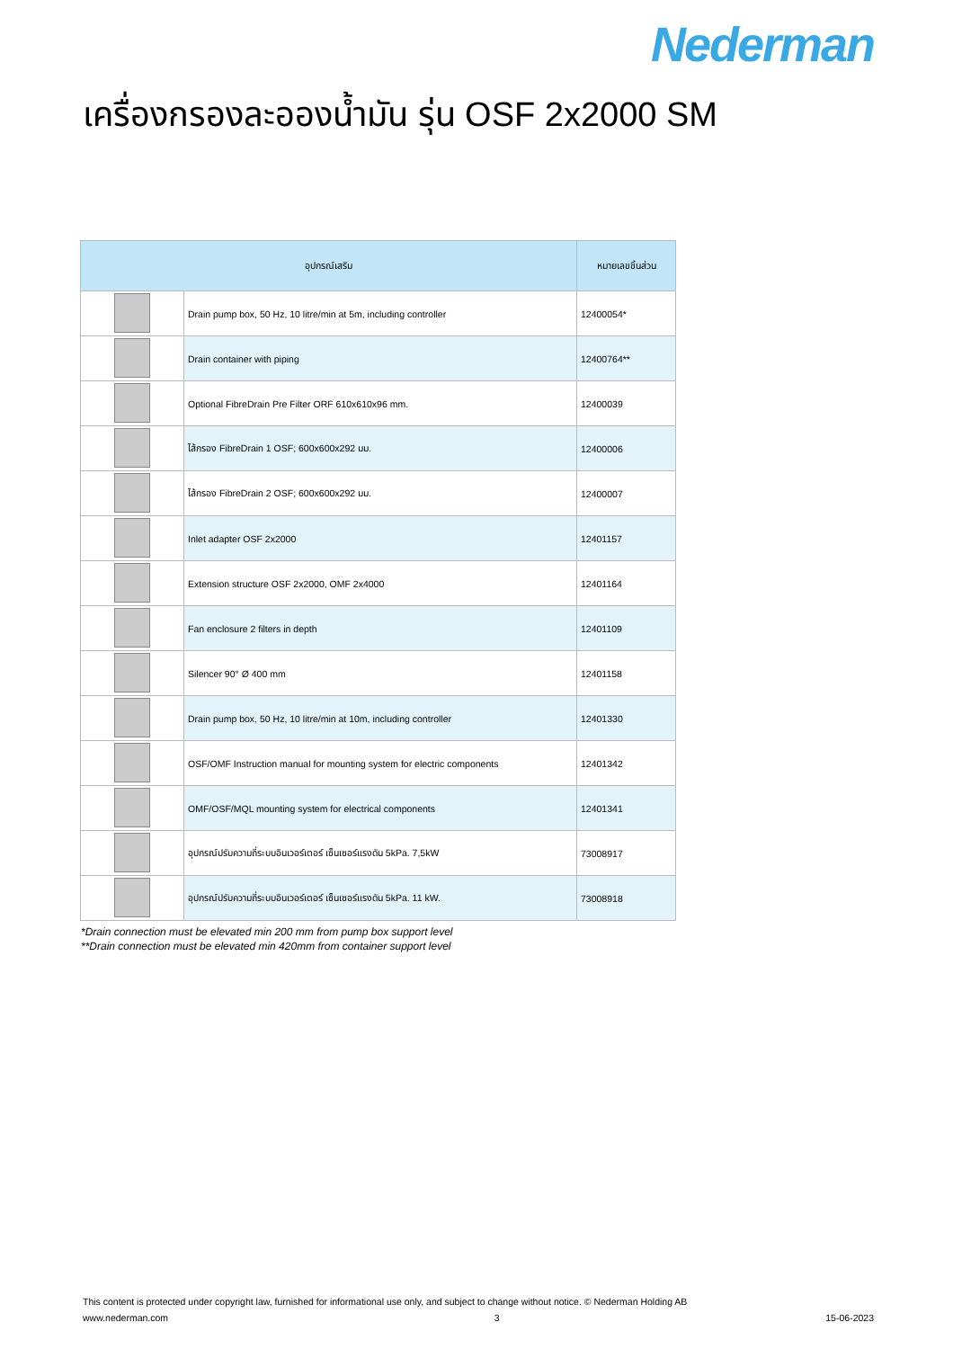Nederman
เครื่องกรองละอองน้ำมัน รุ่น OSF 2x2000 SM
| อุปกรณ์เสริม | | หมายเลขชิ้นส่วน |
| --- | --- | --- |
| | Drain pump box, 50 Hz, 10 litre/min at 5m, including controller | 12400054* |
| | Drain container with piping | 12400764** |
| | Optional FibreDrain Pre Filter ORF 610x610x96 mm. | 12400039 |
| | ไส้กรอง FibreDrain 1 OSF; 600x600x292 มม. | 12400006 |
| | ไส้กรอง FibreDrain 2 OSF; 600x600x292 มม. | 12400007 |
| | Inlet adapter OSF 2x2000 | 12401157 |
| | Extension structure OSF 2x2000, OMF 2x4000 | 12401164 |
| | Fan enclosure 2 filters in depth | 12401109 |
| | Silencer 90° Ø 400 mm | 12401158 |
| | Drain pump box, 50 Hz, 10 litre/min at 10m, including controller | 12401330 |
| | OSF/OMF Instruction manual for mounting system for electric components | 12401342 |
| | OMF/OSF/MQL mounting system for electrical components | 12401341 |
| | อุปกรณ์ปรับความถี่ระบบอินเวอร์เตอร์ เซ็นเซอร์แรงดัน 5kPa. 7,5kW | 73008917 |
| | อุปกรณ์ปรับความถี่ระบบอินเวอร์เตอร์ เซ็นเซอร์แรงดัน 5kPa. 11 kW. | 73008918 |
*Drain connection must be elevated min 200 mm from pump box support level
**Drain connection must be elevated min 420mm from container support level
This content is protected under copyright law, furnished for informational use only, and subject to change without notice. © Nederman Holding AB
www.nederman.com 3 15-06-2023